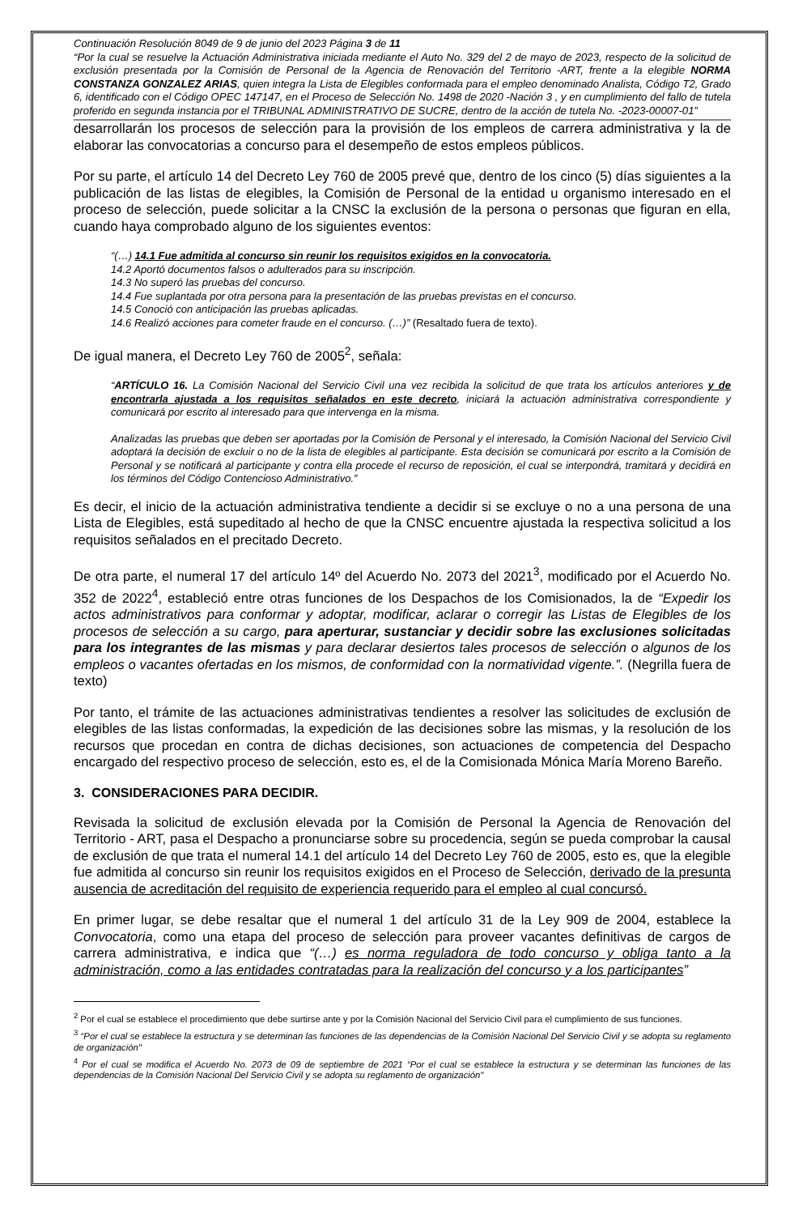Continuación Resolución 8049 de 9 de junio del 2023 Página 3 de 11
“Por la cual se resuelve la Actuación Administrativa iniciada mediante el Auto No. 329 del 2 de mayo de 2023, respecto de la solicitud de exclusión presentada por la Comisión de Personal de la Agencia de Renovación del Territorio -ART, frente a la elegible NORMA CONSTANZA GONZALEZ ARIAS, quien integra la Lista de Elegibles conformada para el empleo denominado Analista, Código T2, Grado 6, identificado con el Código OPEC 147147, en el Proceso de Selección No. 1498 de 2020 -Nación 3 , y en cumplimiento del fallo de tutela proferido en segunda instancia por el TRIBUNAL ADMINISTRATIVO DE SUCRE, dentro de la acción de tutela No. -2023-00007-01”
desarrollarán los procesos de selección para la provisión de los empleos de carrera administrativa y la de elaborar las convocatorias a concurso para el desempeño de estos empleos públicos.
Por su parte, el artículo 14 del Decreto Ley 760 de 2005 prevé que, dentro de los cinco (5) días siguientes a la publicación de las listas de elegibles, la Comisión de Personal de la entidad u organismo interesado en el proceso de selección, puede solicitar a la CNSC la exclusión de la persona o personas que figuran en ella, cuando haya comprobado alguno de los siguientes eventos:
“(…) 14.1 Fue admitida al concurso sin reunir los requisitos exigidos en la convocatoria.
14.2 Aportó documentos falsos o adulterados para su inscripción.
14.3 No superó las pruebas del concurso.
14.4 Fue suplantada por otra persona para la presentación de las pruebas previstas en el concurso.
14.5 Conoció con anticipación las pruebas aplicadas.
14.6 Realizó acciones para cometer fraude en el concurso. (…)” (Resaltado fuera de texto).
De igual manera, el Decreto Ley 760 de 2005<sup>2</sup>, señala:
“ARTÍCULO 16. La Comisión Nacional del Servicio Civil una vez recibida la solicitud de que trata los artículos anteriores y de encontrarla ajustada a los requisitos señalados en este decreto, iniciará la actuación administrativa correspondiente y comunicará por escrito al interesado para que intervenga en la misma.
Analizadas las pruebas que deben ser aportadas por la Comisión de Personal y el interesado, la Comisión Nacional del Servicio Civil adoptará la decisión de excluir o no de la lista de elegibles al participante. Esta decisión se comunicará por escrito a la Comisión de Personal y se notificará al participante y contra ella procede el recurso de reposición, el cual se interpondrá, tramitará y decidirá en los términos del Código Contencioso Administrativo.”
Es decir, el inicio de la actuación administrativa tendiente a decidir si se excluye o no a una persona de una Lista de Elegibles, está supeditado al hecho de que la CNSC encuentre ajustada la respectiva solicitud a los requisitos señalados en el precitado Decreto.
De otra parte, el numeral 17 del artículo 14º del Acuerdo No. 2073 del 2021<sup>3</sup>, modificado por el Acuerdo No. 352 de 2022<sup>4</sup>, estableció entre otras funciones de los Despachos de los Comisionados, la de “Expedir los actos administrativos para conformar y adoptar, modificar, aclarar o corregir las Listas de Elegibles de los procesos de selección a su cargo, para aperturar, sustanciar y decidir sobre las exclusiones solicitadas para los integrantes de las mismas y para declarar desiertos tales procesos de selección o algunos de los empleos o vacantes ofertadas en los mismos, de conformidad con la normatividad vigente.”. (Negrilla fuera de texto)
Por tanto, el trámite de las actuaciones administrativas tendientes a resolver las solicitudes de exclusión de elegibles de las listas conformadas, la expedición de las decisiones sobre las mismas, y la resolución de los recursos que procedan en contra de dichas decisiones, son actuaciones de competencia del Despacho encargado del respectivo proceso de selección, esto es, el de la Comisionada Mónica María Moreno Bareño.
3. CONSIDERACIONES PARA DECIDIR.
Revisada la solicitud de exclusión elevada por la Comisión de Personal la Agencia de Renovación del Territorio - ART, pasa el Despacho a pronunciarse sobre su procedencia, según se pueda comprobar la causal de exclusión de que trata el numeral 14.1 del artículo 14 del Decreto Ley 760 de 2005, esto es, que la elegible fue admitida al concurso sin reunir los requisitos exigidos en el Proceso de Selección, derivado de la presunta ausencia de acreditación del requisito de experiencia requerido para el empleo al cual concursó.
En primer lugar, se debe resaltar que el numeral 1 del artículo 31 de la Ley 909 de 2004, establece la Convocatoria, como una etapa del proceso de selección para proveer vacantes definitivas de cargos de carrera administrativa, e indica que “(…) es norma reguladora de todo concurso y obliga tanto a la administración, como a las entidades contratadas para la realización del concurso y a los participantes”
<sup>2</sup> Por el cual se establece el procedimiento que debe surtirse ante y por la Comisión Nacional del Servicio Civil para el cumplimiento de sus funciones.
<sup>3</sup> “Por el cual se establece la estructura y se determinan las funciones de las dependencias de la Comisión Nacional Del Servicio Civil y se adopta su reglamento de organización"
<sup>4</sup> Por el cual se modifica el Acuerdo No. 2073 de 09 de septiembre de 2021 “Por el cual se establece la estructura y se determinan las funciones de las dependencias de la Comisión Nacional Del Servicio Civil y se adopta su reglamento de organización"